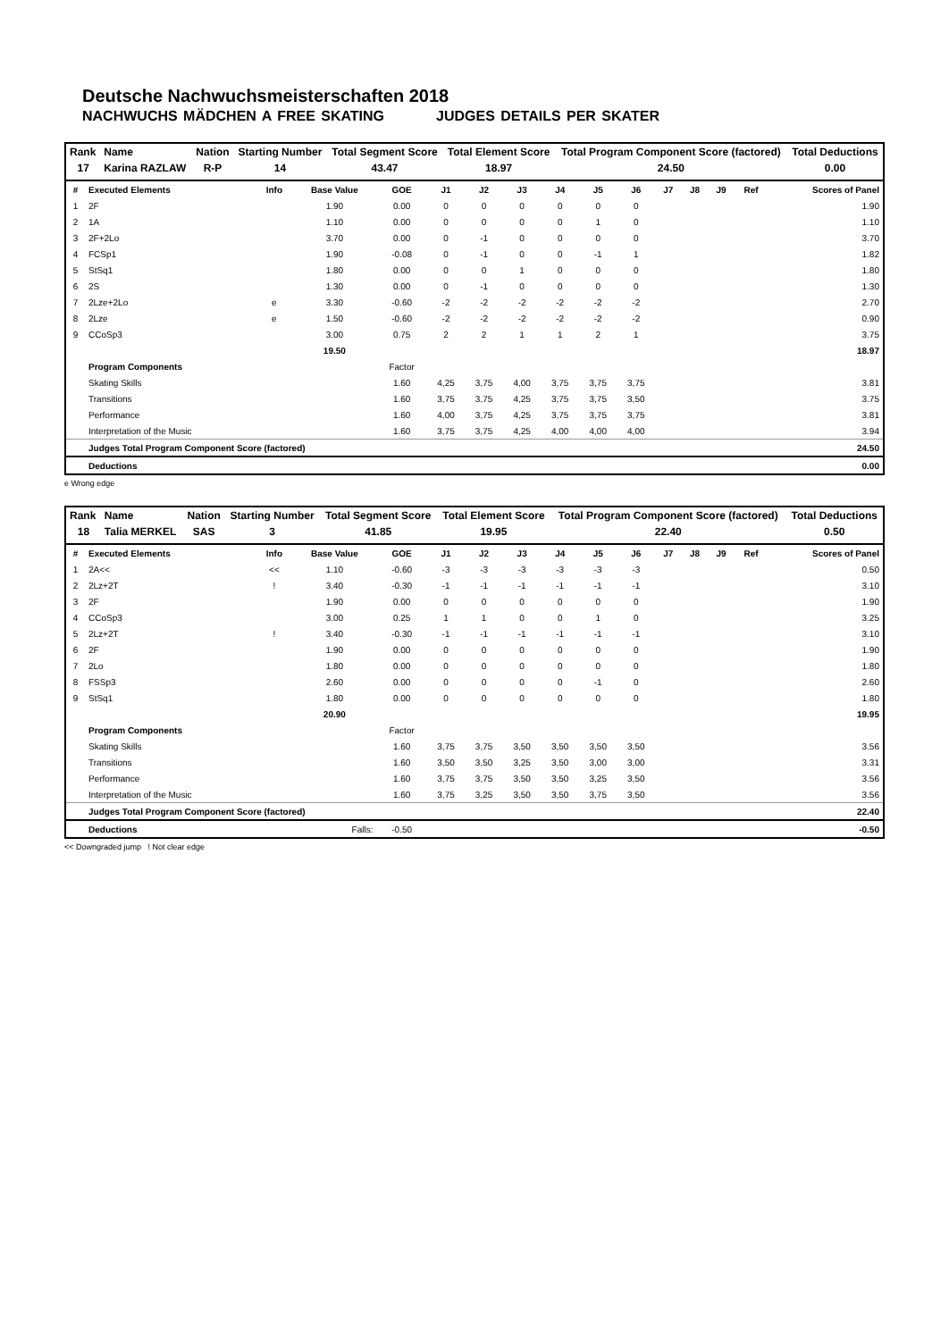Deutsche Nachwuchsmeisterschaften 2018
NACHWUCHS MÄDCHEN A FREE SKATING JUDGES DETAILS PER SKATER
| Rank | Name | Nation | Starting Number | Total Segment Score | Total Element Score | Total Program Component Score (factored) | Total Deductions |
| --- | --- | --- | --- | --- | --- | --- | --- |
| 17 | Karina RAZLAW | R-P | 14 | 43.47 | 18.97 | 24.50 | 0.00 |
| # | Executed Elements | Info | Base Value | GOE | J1 | J2 | J3 | J4 | J5 | J6 | J7 | J8 | J9 | Ref | Scores of Panel |
| --- | --- | --- | --- | --- | --- | --- | --- | --- | --- | --- | --- | --- | --- | --- | --- |
| 1 | 2F | | 1.90 | 0.00 | 0 | 0 | 0 | 0 | 0 | 0 | | | | | 1.90 |
| 2 | 1A | | 1.10 | 0.00 | 0 | 0 | 0 | 0 | 1 | 0 | | | | | 1.10 |
| 3 | 2F+2Lo | | 3.70 | 0.00 | 0 | -1 | 0 | 0 | 0 | 0 | | | | | 3.70 |
| 4 | FCSp1 | | 1.90 | -0.08 | 0 | -1 | 0 | 0 | -1 | 1 | | | | | 1.82 |
| 5 | StSq1 | | 1.80 | 0.00 | 0 | 0 | 1 | 0 | 0 | 0 | | | | | 1.80 |
| 6 | 2S | | 1.30 | 0.00 | 0 | -1 | 0 | 0 | 0 | 0 | | | | | 1.30 |
| 7 | 2Lze+2Lo | e | 3.30 | -0.60 | -2 | -2 | -2 | -2 | -2 | -2 | | | | | 2.70 |
| 8 | 2Lze | e | 1.50 | -0.60 | -2 | -2 | -2 | -2 | -2 | -2 | | | | | 0.90 |
| 9 | CCoSp3 | | 3.00 | 0.75 | 2 | 2 | 1 | 1 | 2 | 1 | | | | | 3.75 |
| | | | 19.50 | | | | | | | | | | | | 18.97 |
| | Program Components | | | Factor | | | | | | | | | | | |
| | Skating Skills | | | 1.60 | 4,25 | 3,75 | 4,00 | 3,75 | 3,75 | 3,75 | | | | | 3.81 |
| | Transitions | | | 1.60 | 3,75 | 3,75 | 4,25 | 3,75 | 3,75 | 3,50 | | | | | 3.75 |
| | Performance | | | 1.60 | 4,00 | 3,75 | 4,25 | 3,75 | 3,75 | 3,75 | | | | | 3.81 |
| | Interpretation of the Music | | | 1.60 | 3,75 | 3,75 | 4,25 | 4,00 | 4,00 | 4,00 | | | | | 3.94 |
| | Judges Total Program Component Score (factored) | | | | | | | | | | | | | | 24.50 |
| | Deductions | | | | | | | | | | | | | | 0.00 |
e Wrong edge
| Rank | Name | Nation | Starting Number | Total Segment Score | Total Element Score | Total Program Component Score (factored) | Total Deductions |
| --- | --- | --- | --- | --- | --- | --- | --- |
| 18 | Talia MERKEL | SAS | 3 | 41.85 | 19.95 | 22.40 | 0.50 |
| # | Executed Elements | Info | Base Value | GOE | J1 | J2 | J3 | J4 | J5 | J6 | J7 | J8 | J9 | Ref | Scores of Panel |
| --- | --- | --- | --- | --- | --- | --- | --- | --- | --- | --- | --- | --- | --- | --- | --- |
| 1 | 2A<< | << | 1.10 | -0.60 | -3 | -3 | -3 | -3 | -3 | -3 | | | | | 0.50 |
| 2 | 2Lz+2T | ! | 3.40 | -0.30 | -1 | -1 | -1 | -1 | -1 | -1 | | | | | 3.10 |
| 3 | 2F | | 1.90 | 0.00 | 0 | 0 | 0 | 0 | 0 | 0 | | | | | 1.90 |
| 4 | CCoSp3 | | 3.00 | 0.25 | 1 | 1 | 0 | 0 | 1 | 0 | | | | | 3.25 |
| 5 | 2Lz+2T | ! | 3.40 | -0.30 | -1 | -1 | -1 | -1 | -1 | -1 | | | | | 3.10 |
| 6 | 2F | | 1.90 | 0.00 | 0 | 0 | 0 | 0 | 0 | 0 | | | | | 1.90 |
| 7 | 2Lo | | 1.80 | 0.00 | 0 | 0 | 0 | 0 | 0 | 0 | | | | | 1.80 |
| 8 | FSSp3 | | 2.60 | 0.00 | 0 | 0 | 0 | 0 | -1 | 0 | | | | | 2.60 |
| 9 | StSq1 | | 1.80 | 0.00 | 0 | 0 | 0 | 0 | 0 | 0 | | | | | 1.80 |
| | | | 20.90 | | | | | | | | | | | | 19.95 |
| | Program Components | | | Factor | | | | | | | | | | | |
| | Skating Skills | | | 1.60 | 3,75 | 3,75 | 3,50 | 3,50 | 3,50 | 3,50 | | | | | 3.56 |
| | Transitions | | | 1.60 | 3,50 | 3,50 | 3,25 | 3,50 | 3,00 | 3,00 | | | | | 3.31 |
| | Performance | | | 1.60 | 3,75 | 3,75 | 3,50 | 3,50 | 3,25 | 3,50 | | | | | 3.56 |
| | Interpretation of the Music | | | 1.60 | 3,75 | 3,25 | 3,50 | 3,50 | 3,75 | 3,50 | | | | | 3.56 |
| | Judges Total Program Component Score (factored) | | | | | | | | | | | | | | 22.40 |
| | Deductions | Falls: | | -0.50 | | | | | | | | | | | -0.50 |
<< Downgraded jump ! Not clear edge